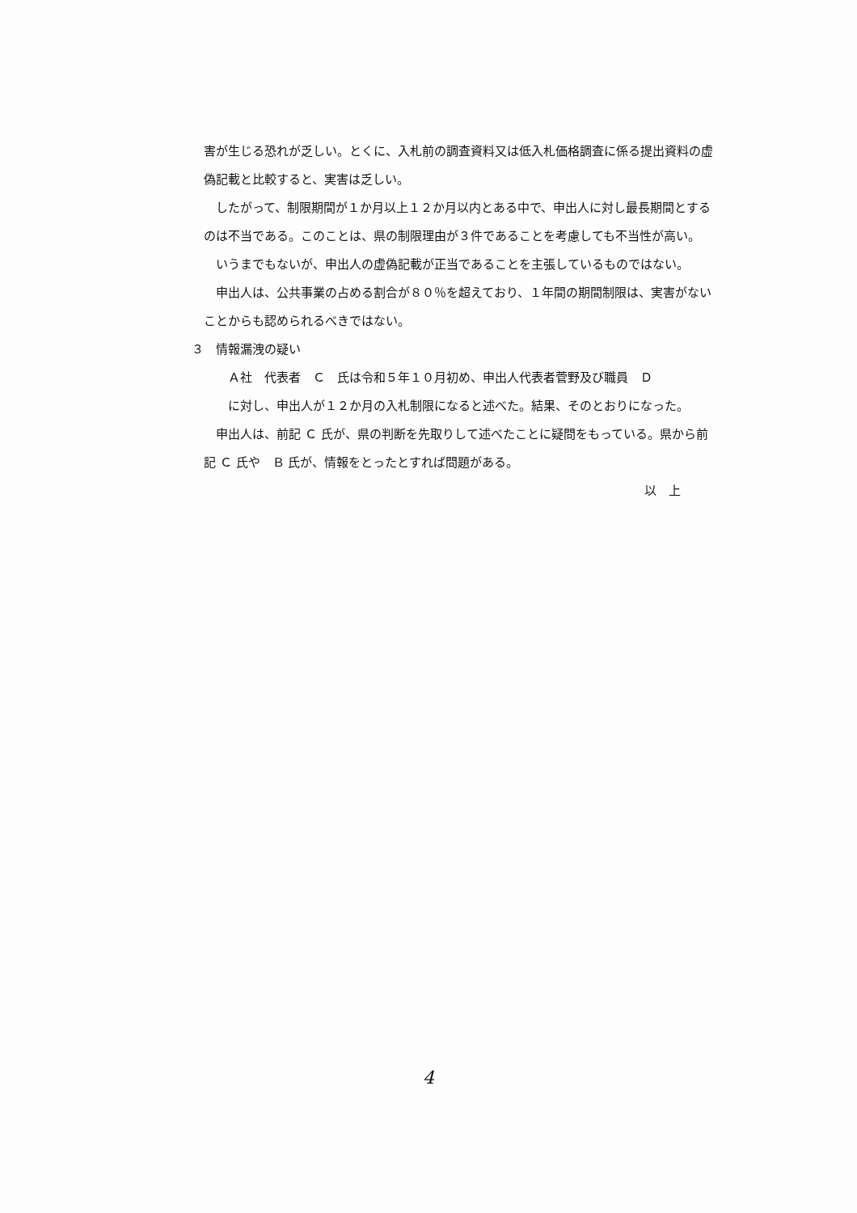害が生じる恐れが乏しい。とくに、入札前の調査資料又は低入札価格調査に係る提出資料の虚偽記載と比較すると、実害は乏しい。
したがって、制限期間が１か月以上１２か月以内とある中で、申出人に対し最長期間とするのは不当である。このことは、県の制限理由が３件であることを考慮しても不当性が高い。
いうまでもないが、申出人の虚偽記載が正当であることを主張しているものではない。
申出人は、公共事業の占める割合が８０％を超えており、１年間の期間制限は、実害がないことからも認められるべきではない。
３　情報漏洩の疑い
Ａ社　代表者　Ｃ　氏は令和５年１０月初め、申出人代表者菅野及び職員　Ｄ
に対し、申出人が１２か月の入札制限になると述べた。結果、そのとおりになった。
申出人は、前記 Ｃ 氏が、県の判断を先取りして述べたことに疑問をもっている。県から前記 Ｃ 氏や　Ｂ 氏が、情報をとったとすれば問題がある。
以　上
4